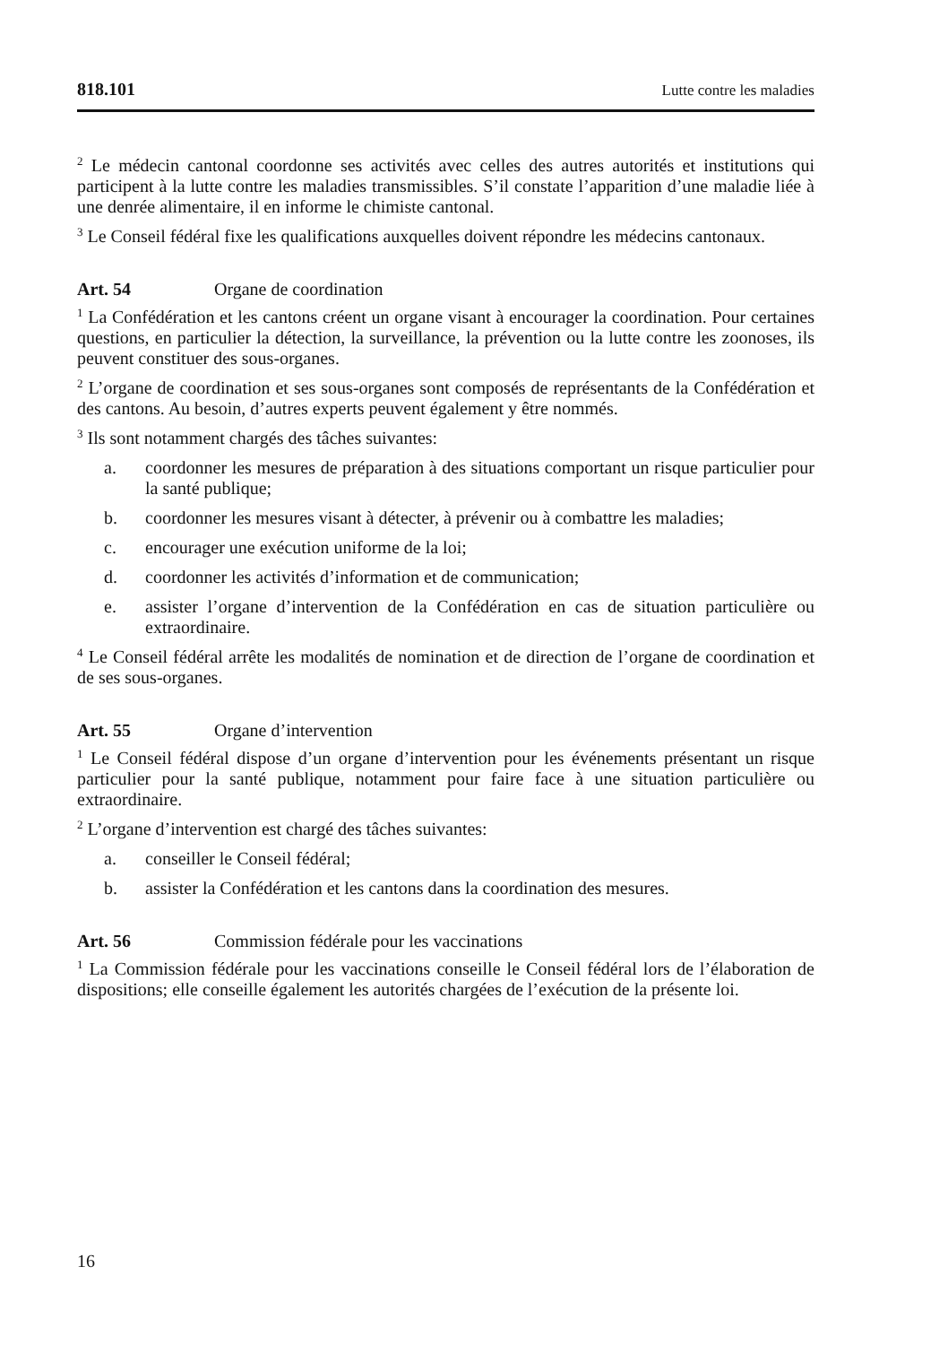818.101 Lutte contre les maladies
<sup>2</sup> Le médecin cantonal coordonne ses activités avec celles des autres autorités et institutions qui participent à la lutte contre les maladies transmissibles. S’il constate l’apparition d’une maladie liée à une denrée alimentaire, il en informe le chimiste cantonal.
<sup>3</sup> Le Conseil fédéral fixe les qualifications auxquelles doivent répondre les médecins cantonaux.
Art. 54 Organe de coordination
<sup>1</sup> La Confédération et les cantons créent un organe visant à encourager la coordination. Pour certaines questions, en particulier la détection, la surveillance, la prévention ou la lutte contre les zoonoses, ils peuvent constituer des sous-organes.
<sup>2</sup> L’organe de coordination et ses sous-organes sont composés de représentants de la Confédération et des cantons. Au besoin, d’autres experts peuvent également y être nommés.
<sup>3</sup> Ils sont notamment chargés des tâches suivantes:
a. coordonner les mesures de préparation à des situations comportant un risque particulier pour la santé publique;
b. coordonner les mesures visant à détecter, à prévenir ou à combattre les maladies;
c. encourager une exécution uniforme de la loi;
d. coordonner les activités d’information et de communication;
e. assister l’organe d’intervention de la Confédération en cas de situation particulière ou extraordinaire.
<sup>4</sup> Le Conseil fédéral arrête les modalités de nomination et de direction de l’organe de coordination et de ses sous-organes.
Art. 55 Organe d’intervention
<sup>1</sup> Le Conseil fédéral dispose d’un organe d’intervention pour les événements présentant un risque particulier pour la santé publique, notamment pour faire face à une situation particulière ou extraordinaire.
<sup>2</sup> L’organe d’intervention est chargé des tâches suivantes:
a. conseiller le Conseil fédéral;
b. assister la Confédération et les cantons dans la coordination des mesures.
Art. 56 Commission fédérale pour les vaccinations
<sup>1</sup> La Commission fédérale pour les vaccinations conseille le Conseil fédéral lors de l’élaboration de dispositions; elle conseille également les autorités chargées de l’exécution de la présente loi.
16